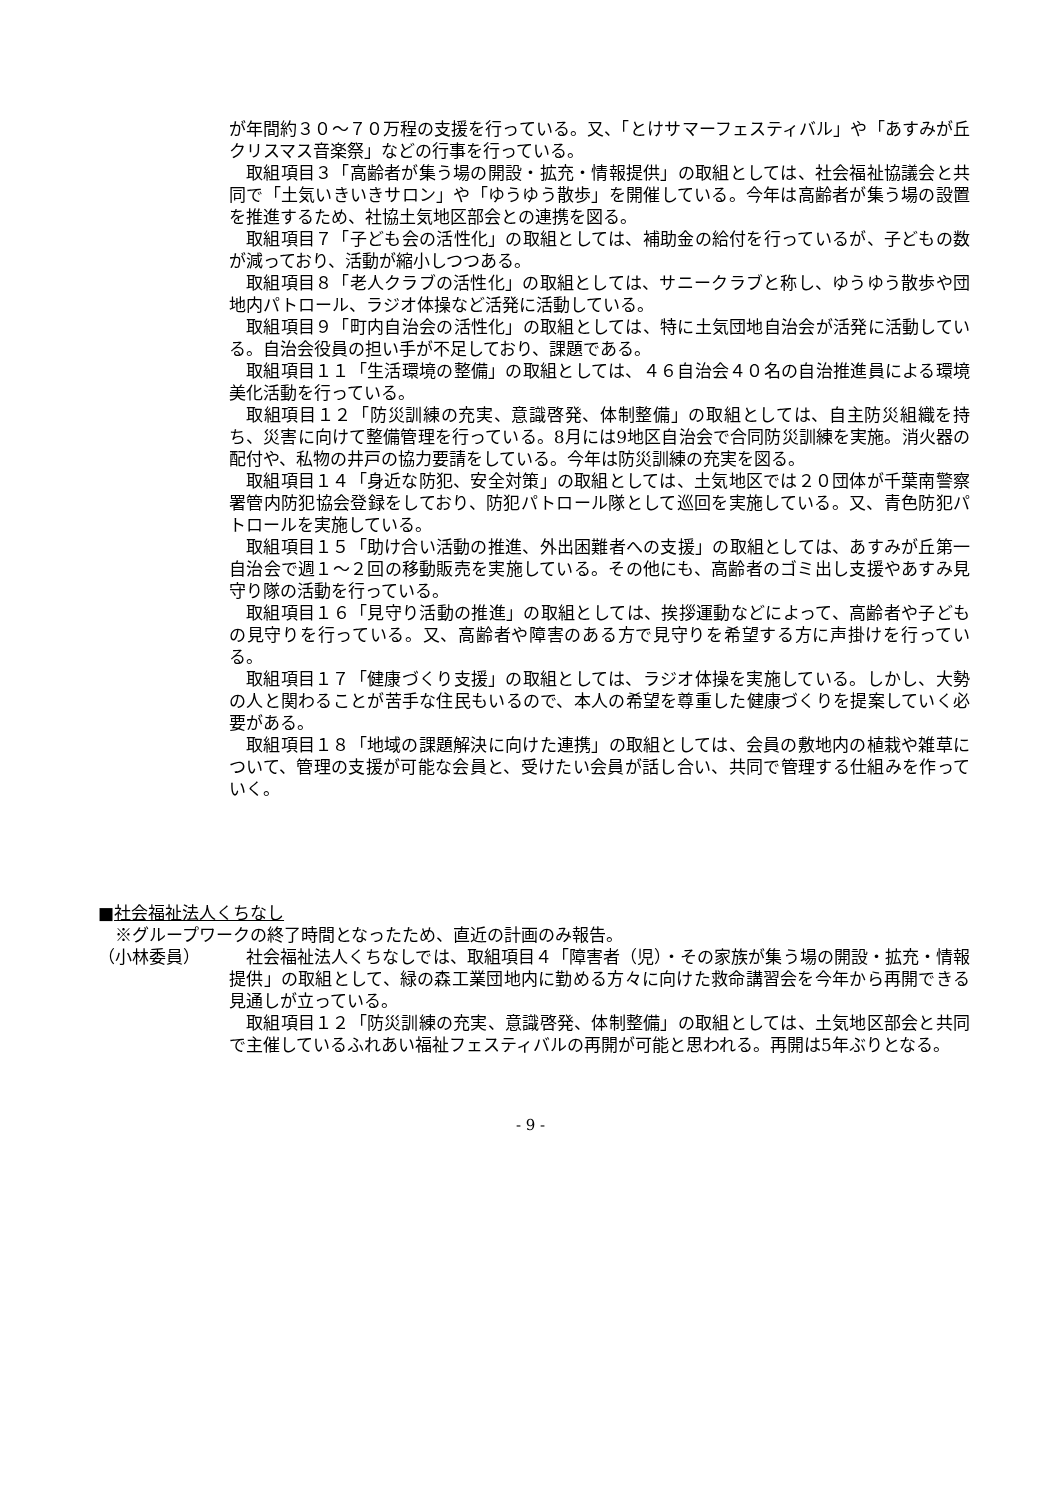が年間約３０～７０万程の支援を行っている。又、「とけサマーフェスティバル」や「あすみが丘クリスマス音楽祭」などの行事を行っている。
取組項目３「高齢者が集う場の開設・拡充・情報提供」の取組としては、社会福祉協議会と共同で「土気いきいきサロン」や「ゆうゆう散歩」を開催している。今年は高齢者が集う場の設置を推進するため、社協土気地区部会との連携を図る。
取組項目７「子ども会の活性化」の取組としては、補助金の給付を行っているが、子どもの数が減っており、活動が縮小しつつある。
取組項目８「老人クラブの活性化」の取組としては、サニークラブと称し、ゆうゆう散歩や団地内パトロール、ラジオ体操など活発に活動している。
取組項目９「町内自治会の活性化」の取組としては、特に土気団地自治会が活発に活動している。自治会役員の担い手が不足しており、課題である。
取組項目１１「生活環境の整備」の取組としては、４６自治会４０名の自治推進員による環境美化活動を行っている。
取組項目１２「防災訓練の充実、意識啓発、体制整備」の取組としては、自主防災組織を持ち、災害に向けて整備管理を行っている。8月には9地区自治会で合同防災訓練を実施。消火器の配付や、私物の井戸の協力要請をしている。今年は防災訓練の充実を図る。
取組項目１４「身近な防犯、安全対策」の取組としては、土気地区では２０団体が千葉南警察署管内防犯協会登録をしており、防犯パトロール隊として巡回を実施している。又、青色防犯パトロールを実施している。
取組項目１５「助け合い活動の推進、外出困難者への支援」の取組としては、あすみが丘第一自治会で週１～２回の移動販売を実施している。その他にも、高齢者のゴミ出し支援やあすみ見守り隊の活動を行っている。
取組項目１６「見守り活動の推進」の取組としては、挨拶運動などによって、高齢者や子どもの見守りを行っている。又、高齢者や障害のある方で見守りを希望する方に声掛けを行っている。
取組項目１７「健康づくり支援」の取組としては、ラジオ体操を実施している。しかし、大勢の人と関わることが苦手な住民もいるので、本人の希望を尊重した健康づくりを提案していく必要がある。
取組項目１８「地域の課題解決に向けた連携」の取組としては、会員の敷地内の植栽や雑草について、管理の支援が可能な会員と、受けたい会員が話し合い、共同で管理する仕組みを作っていく。
■社会福祉法人くちなし
※グループワークの終了時間となったため、直近の計画のみ報告。
（小林委員） 社会福祉法人くちなしでは、取組項目４「障害者（児）・その家族が集う場の開設・拡充・情報提供」の取組として、緑の森工業団地内に勤める方々に向けた救命講習会を今年から再開できる見通しが立っている。
取組項目１２「防災訓練の充実、意識啓発、体制整備」の取組としては、土気地区部会と共同で主催しているふれあい福祉フェスティバルの再開が可能と思われる。再開は5年ぶりとなる。
- 9 -